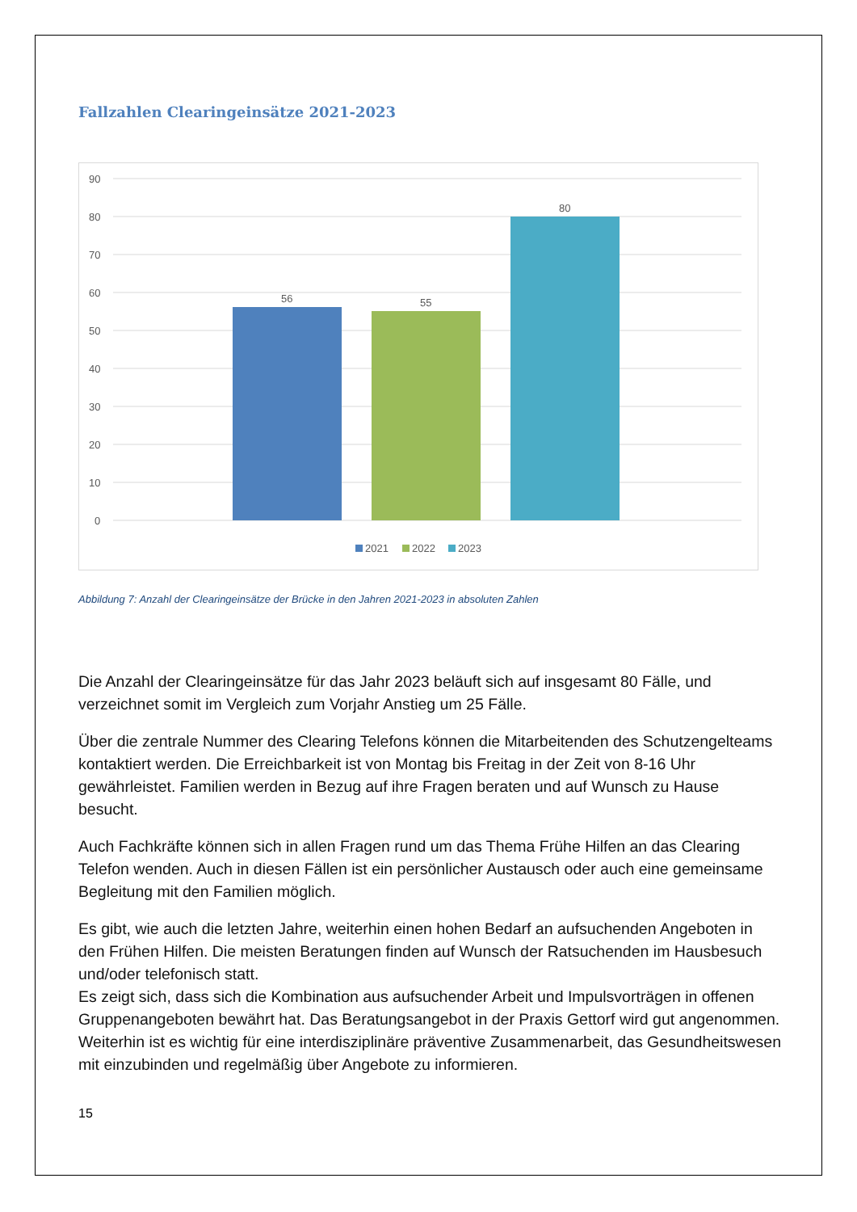Fallzahlen Clearingeinsätze 2021-2023
90
80
70
60
50
40
30
20
10
0
56
55
80
2021
2022
2023
Abbildung 7: Anzahl der Clearingeinsätze der Brücke in den Jahren 2021-2023 in absoluten Zahlen
Die Anzahl der Clearingeinsätze für das Jahr 2023 beläuft sich auf insgesamt 80 Fälle, und verzeichnet somit im Vergleich zum Vorjahr Anstieg um 25 Fälle.
Über die zentrale Nummer des Clearing Telefons können die Mitarbeitenden des Schutzengelteams kontaktiert werden. Die Erreichbarkeit ist von Montag bis Freitag in der Zeit von 8-16 Uhr gewährleistet. Familien werden in Bezug auf ihre Fragen beraten und auf Wunsch zu Hause besucht.
Auch Fachkräfte können sich in allen Fragen rund um das Thema Frühe Hilfen an das Clearing Telefon wenden. Auch in diesen Fällen ist ein persönlicher Austausch oder auch eine gemeinsame Begleitung mit den Familien möglich.
Es gibt, wie auch die letzten Jahre, weiterhin einen hohen Bedarf an aufsuchenden Angeboten in den Frühen Hilfen. Die meisten Beratungen finden auf Wunsch der Ratsuchenden im Hausbesuch und/oder telefonisch statt.
Es zeigt sich, dass sich die Kombination aus aufsuchender Arbeit und Impulsvorträgen in offenen Gruppenangeboten bewährt hat. Das Beratungsangebot in der Praxis Gettorf wird gut angenommen. Weiterhin ist es wichtig für eine interdisziplinäre präventive Zusammenarbeit, das Gesundheitswesen mit einzubinden und regelmäßig über Angebote zu informieren.
15